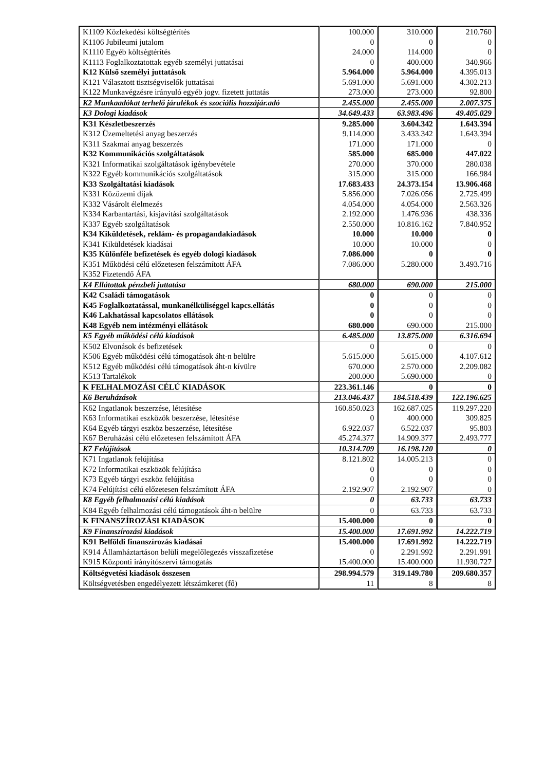| K1109 Közlekedési költségtérítés | 100.000 | 310.000 | 210.760 |
| K1106 Jubileumi jutalom | 0 | 0 | 0 |
| K1110 Egyéb költségtérítés | 24.000 | 114.000 | 0 |
| K1113 Foglalkoztatottak egyéb személyi juttatásai | 0 | 400.000 | 340.966 |
| K12 Külső személyi juttatások | 5.964.000 | 5.964.000 | 4.395.013 |
| K121 Választott tisztségviselők juttatásai | 5.691.000 | 5.691.000 | 4.302.213 |
| K122 Munkavégzésre irányuló egyéb jogv. fizetett juttatás | 273.000 | 273.000 | 92.800 |
| K2 Munkaadókat terhelő járulékok és szociális hozzájár.adó | 2.455.000 | 2.455.000 | 2.007.375 |
| K3 Dologi kiadások | 34.649.433 | 63.983.496 | 49.405.029 |
| K31 Készletbeszerzés | 9.285.000 | 3.604.342 | 1.643.394 |
| K312 Üzemeltetési anyag beszerzés | 9.114.000 | 3.433.342 | 1.643.394 |
| K311 Szakmai anyag beszerzés | 171.000 | 171.000 | 0 |
| K32 Kommunikációs szolgáltatások | 585.000 | 685.000 | 447.022 |
| K321 Informatikai szolgáltatások igénybevétele | 270.000 | 370.000 | 280.038 |
| K322 Egyéb kommunikációs szolgáltatások | 315.000 | 315.000 | 166.984 |
| K33 Szolgáltatási kiadások | 17.683.433 | 24.373.154 | 13.906.468 |
| K331 Közüzemi díjak | 5.856.000 | 7.026.056 | 2.725.499 |
| K332 Vásárolt élelmezés | 4.054.000 | 4.054.000 | 2.563.326 |
| K334 Karbantartási, kisjavítási szolgáltatások | 2.192.000 | 1.476.936 | 438.336 |
| K337 Egyéb szolgáltatások | 2.550.000 | 10.816.162 | 7.840.952 |
| K34 Kiküldetések, reklám- és propagandakiadások | 10.000 | 10.000 | 0 |
| K341 Kiküldetések kiadásai | 10.000 | 10.000 | 0 |
| K35 Különféle befizetések és egyéb dologi kiadások | 7.086.000 | 0 | 0 |
| K351 Működési célú előzetesen felszámított ÁFA | 7.086.000 | 5.280.000 | 3.493.716 |
| K352 Fizetendő ÁFA | | | |
| K4 Ellátottak pénzbeli juttatása | 680.000 | 690.000 | 215.000 |
| K42 Családi támogatások | 0 | 0 | 0 |
| K45 Foglalkoztatással, munkanélküliséggel kapcs.ellátás | 0 | 0 | 0 |
| K46 Lakhatással kapcsolatos ellátások | 0 | 0 | 0 |
| K48 Egyéb nem intézményi ellátások | 680.000 | 690.000 | 215.000 |
| K5 Egyéb működési célú kiadások | 6.485.000 | 13.875.000 | 6.316.694 |
| K502 Elvonások és befizetések | 0 | 0 | 0 |
| K506 Egyéb működési célú támogatások áht-n belülre | 5.615.000 | 5.615.000 | 4.107.612 |
| K512 Egyéb működési célú támogatások áht-n kívülre | 670.000 | 2.570.000 | 2.209.082 |
| K513 Tartalékok | 200.000 | 5.690.000 | 0 |
| K FELHALMOZÁSI CÉLÚ KIADÁSOK | 223.361.146 | 0 | 0 |
| K6 Beruházások | 213.046.437 | 184.518.439 | 122.196.625 |
| K62 Ingatlanok beszerzése, létesítése | 160.850.023 | 162.687.025 | 119.297.220 |
| K63 Informatikai eszközök beszerzése, létesítése | 0 | 400.000 | 309.825 |
| K64 Egyéb tárgyi eszköz beszerzése, létesítése | 6.922.037 | 6.522.037 | 95.803 |
| K67 Beruházási célú előzetesen felszámított ÁFA | 45.274.377 | 14.909.377 | 2.493.777 |
| K7 Felújítások | 10.314.709 | 16.198.120 | 0 |
| K71 Ingatlanok felújítása | 8.121.802 | 14.005.213 | 0 |
| K72 Informatikai eszközök felújítása | 0 | 0 | 0 |
| K73 Egyéb tárgyi eszköz felújítása | 0 | 0 | 0 |
| K74 Felújítási célú előzetesen felszámított ÁFA | 2.192.907 | 2.192.907 | 0 |
| K8 Egyéb felhalmozási célú kiadások | 0 | 63.733 | 63.733 |
| K84 Egyéb felhalmozási célú támogatások áht-n belülre | 0 | 63.733 | 63.733 |
| K FINANSZÍROZÁSI KIADÁSOK | 15.400.000 | 0 | 0 |
| K9 Finanszírozási kiadások | 15.400.000 | 17.691.992 | 14.222.719 |
| K91 Belföldi finanszírozás kiadásai | 15.400.000 | 17.691.992 | 14.222.719 |
| K914 Államháztartáson belüli megelőlegezés visszafizetése | 0 | 2.291.992 | 2.291.991 |
| K915 Központi irányítószervi támogatás | 15.400.000 | 15.400.000 | 11.930.727 |
| Költségvetési kiadások összesen | 298.994.579 | 319.149.780 | 209.680.357 |
| Költségvetésben engedélyezett létszámkeret (fő) | 11 | 8 | 8 |